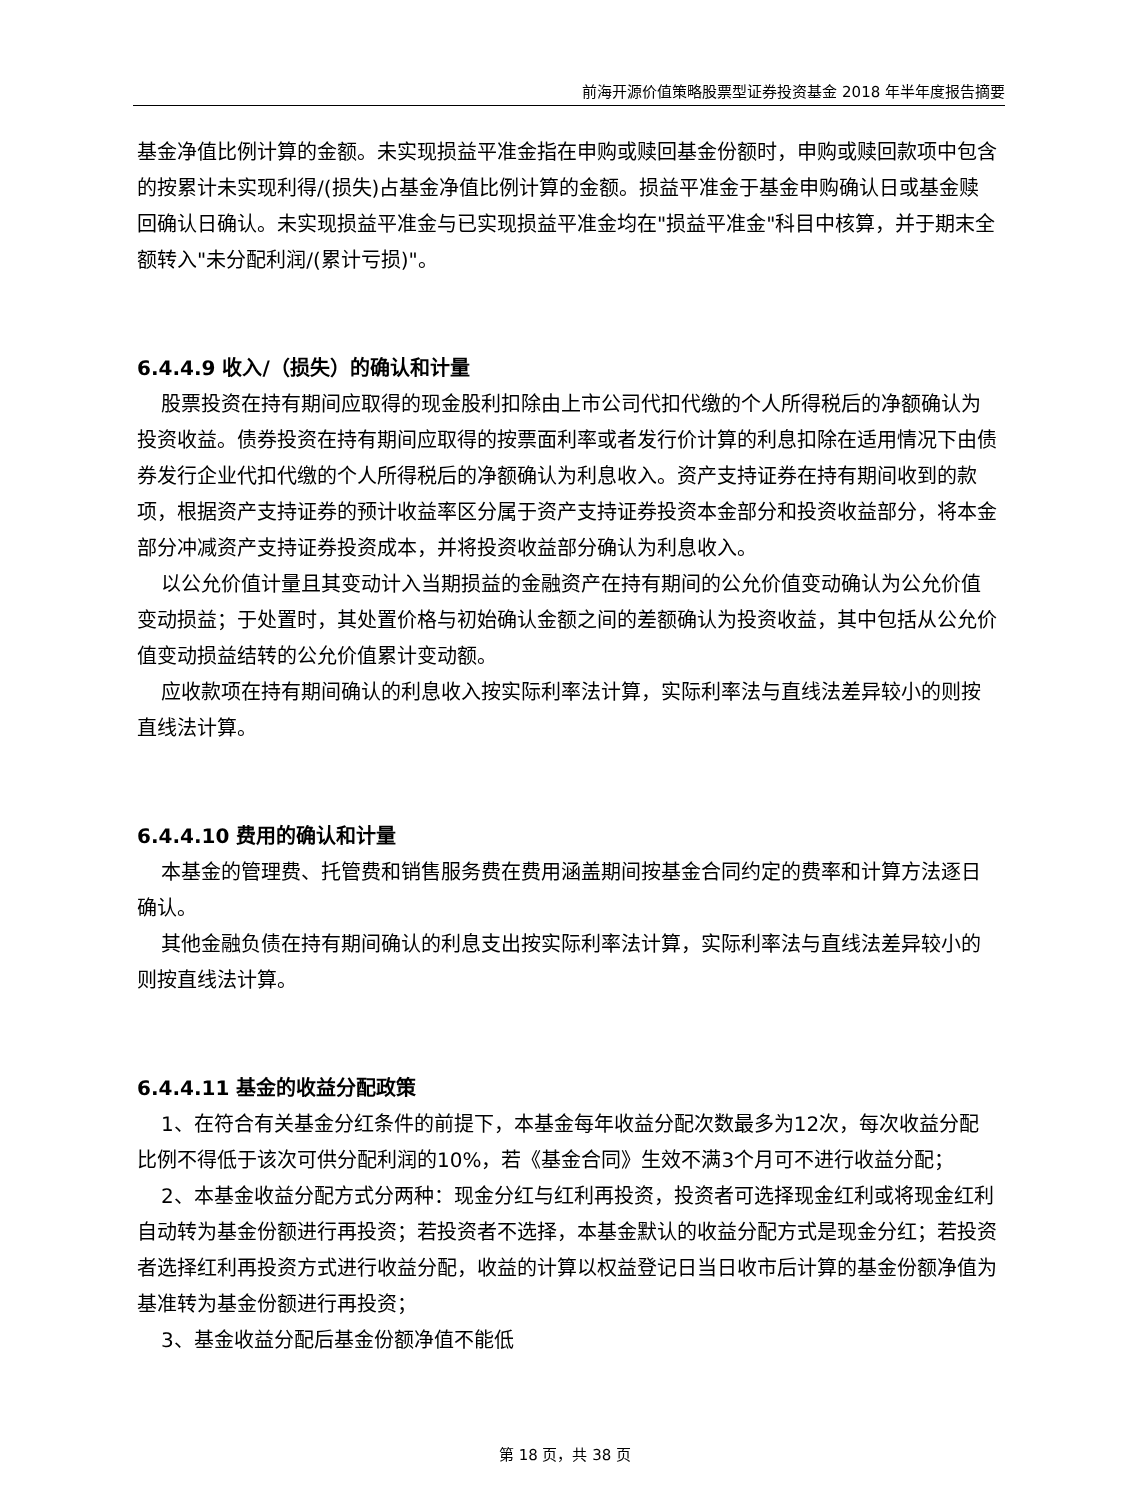前海开源价值策略股票型证券投资基金 2018 年半年度报告摘要
基金净值比例计算的金额。未实现损益平准金指在申购或赎回基金份额时，申购或赎回款项中包含的按累计未实现利得/(损失)占基金净值比例计算的金额。损益平准金于基金申购确认日或基金赎回确认日确认。未实现损益平准金与已实现损益平准金均在"损益平准金"科目中核算，并于期末全额转入"未分配利润/(累计亏损)"。
6.4.4.9 收入/（损失）的确认和计量
股票投资在持有期间应取得的现金股利扣除由上市公司代扣代缴的个人所得税后的净额确认为投资收益。债券投资在持有期间应取得的按票面利率或者发行价计算的利息扣除在适用情况下由债券发行企业代扣代缴的个人所得税后的净额确认为利息收入。资产支持证券在持有期间收到的款项，根据资产支持证券的预计收益率区分属于资产支持证券投资本金部分和投资收益部分，将本金部分冲减资产支持证券投资成本，并将投资收益部分确认为利息收入。
以公允价值计量且其变动计入当期损益的金融资产在持有期间的公允价值变动确认为公允价值变动损益；于处置时，其处置价格与初始确认金额之间的差额确认为投资收益，其中包括从公允价值变动损益结转的公允价值累计变动额。
应收款项在持有期间确认的利息收入按实际利率法计算，实际利率法与直线法差异较小的则按直线法计算。
6.4.4.10 费用的确认和计量
本基金的管理费、托管费和销售服务费在费用涵盖期间按基金合同约定的费率和计算方法逐日确认。
其他金融负债在持有期间确认的利息支出按实际利率法计算，实际利率法与直线法差异较小的则按直线法计算。
6.4.4.11 基金的收益分配政策
1、在符合有关基金分红条件的前提下，本基金每年收益分配次数最多为12次，每次收益分配比例不得低于该次可供分配利润的10%，若《基金合同》生效不满3个月可不进行收益分配；
2、本基金收益分配方式分两种：现金分红与红利再投资，投资者可选择现金红利或将现金红利自动转为基金份额进行再投资；若投资者不选择，本基金默认的收益分配方式是现金分红；若投资者选择红利再投资方式进行收益分配，收益的计算以权益登记日当日收市后计算的基金份额净值为基准转为基金份额进行再投资；
3、基金收益分配后基金份额净值不能低
第 18 页，共 38 页